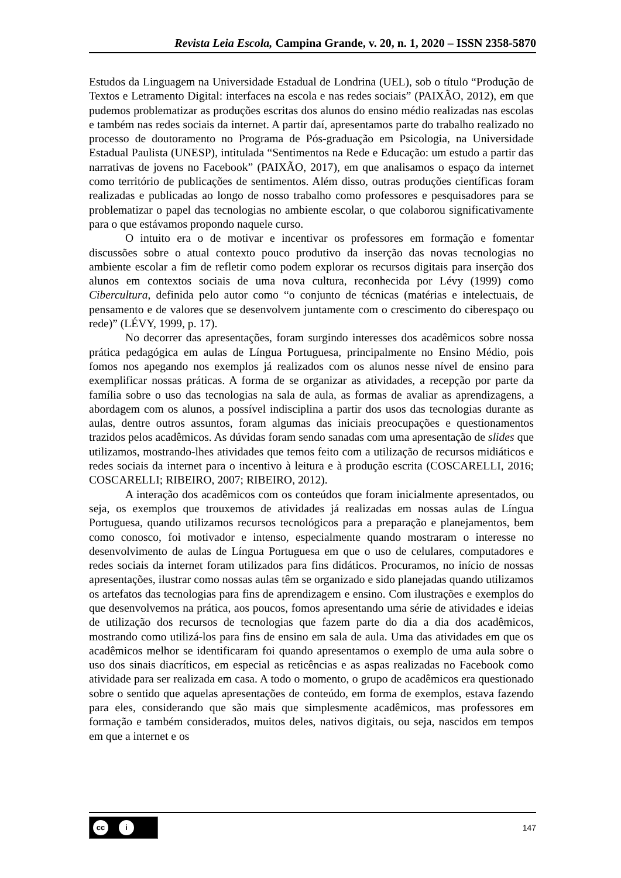Revista Leia Escola, Campina Grande, v. 20, n. 1, 2020 – ISSN 2358-5870
Estudos da Linguagem na Universidade Estadual de Londrina (UEL), sob o título “Produção de Textos e Letramento Digital: interfaces na escola e nas redes sociais” (PAIXÃO, 2012), em que pudemos problematizar as produções escritas dos alunos do ensino médio realizadas nas escolas e também nas redes sociais da internet. A partir daí, apresentamos parte do trabalho realizado no processo de doutoramento no Programa de Pós-graduação em Psicologia, na Universidade Estadual Paulista (UNESP), intitulada “Sentimentos na Rede e Educação: um estudo a partir das narrativas de jovens no Facebook” (PAIXÃO, 2017), em que analisamos o espaço da internet como território de publicações de sentimentos. Além disso, outras produções científicas foram realizadas e publicadas ao longo de nosso trabalho como professores e pesquisadores para se problematizar o papel das tecnologias no ambiente escolar, o que colaborou significativamente para o que estávamos propondo naquele curso.
O intuito era o de motivar e incentivar os professores em formação e fomentar discussões sobre o atual contexto pouco produtivo da inserção das novas tecnologias no ambiente escolar a fim de refletir como podem explorar os recursos digitais para inserção dos alunos em contextos sociais de uma nova cultura, reconhecida por Lévy (1999) como Cibercultura, definida pelo autor como “o conjunto de técnicas (matérias e intelectuais, de pensamento e de valores que se desenvolvem juntamente com o crescimento do ciberespaço ou rede)” (LÉVY, 1999, p. 17).
No decorrer das apresentações, foram surgindo interesses dos acadêmicos sobre nossa prática pedagógica em aulas de Língua Portuguesa, principalmente no Ensino Médio, pois fomos nos apegando nos exemplos já realizados com os alunos nesse nível de ensino para exemplificar nossas práticas. A forma de se organizar as atividades, a recepção por parte da família sobre o uso das tecnologias na sala de aula, as formas de avaliar as aprendizagens, a abordagem com os alunos, a possível indisciplina a partir dos usos das tecnologias durante as aulas, dentre outros assuntos, foram algumas das iniciais preocupações e questionamentos trazidos pelos acadêmicos. As dúvidas foram sendo sanadas com uma apresentação de slides que utilizamos, mostrando-lhes atividades que temos feito com a utilização de recursos midiáticos e redes sociais da internet para o incentivo à leitura e à produção escrita (COSCARELLI, 2016; COSCARELLI; RIBEIRO, 2007; RIBEIRO, 2012).
A interação dos acadêmicos com os conteúdos que foram inicialmente apresentados, ou seja, os exemplos que trouxemos de atividades já realizadas em nossas aulas de Língua Portuguesa, quando utilizamos recursos tecnológicos para a preparação e planejamentos, bem como conosco, foi motivador e intenso, especialmente quando mostraram o interesse no desenvolvimento de aulas de Língua Portuguesa em que o uso de celulares, computadores e redes sociais da internet foram utilizados para fins didáticos. Procuramos, no início de nossas apresentações, ilustrar como nossas aulas têm se organizado e sido planejadas quando utilizamos os artefatos das tecnologias para fins de aprendizagem e ensino. Com ilustrações e exemplos do que desenvolvemos na prática, aos poucos, fomos apresentando uma série de atividades e ideias de utilização dos recursos de tecnologias que fazem parte do dia a dia dos acadêmicos, mostrando como utilizá-los para fins de ensino em sala de aula. Uma das atividades em que os acadêmicos melhor se identificaram foi quando apresentamos o exemplo de uma aula sobre o uso dos sinais diacríticos, em especial as reticências e as aspas realizadas no Facebook como atividade para ser realizada em casa. A todo o momento, o grupo de acadêmicos era questionado sobre o sentido que aquelas apresentações de conteúdo, em forma de exemplos, estava fazendo para eles, considerando que são mais que simplesmente acadêmicos, mas professores em formação e também considerados, muitos deles, nativos digitais, ou seja, nascidos em tempos em que a internet e os
cc i
147